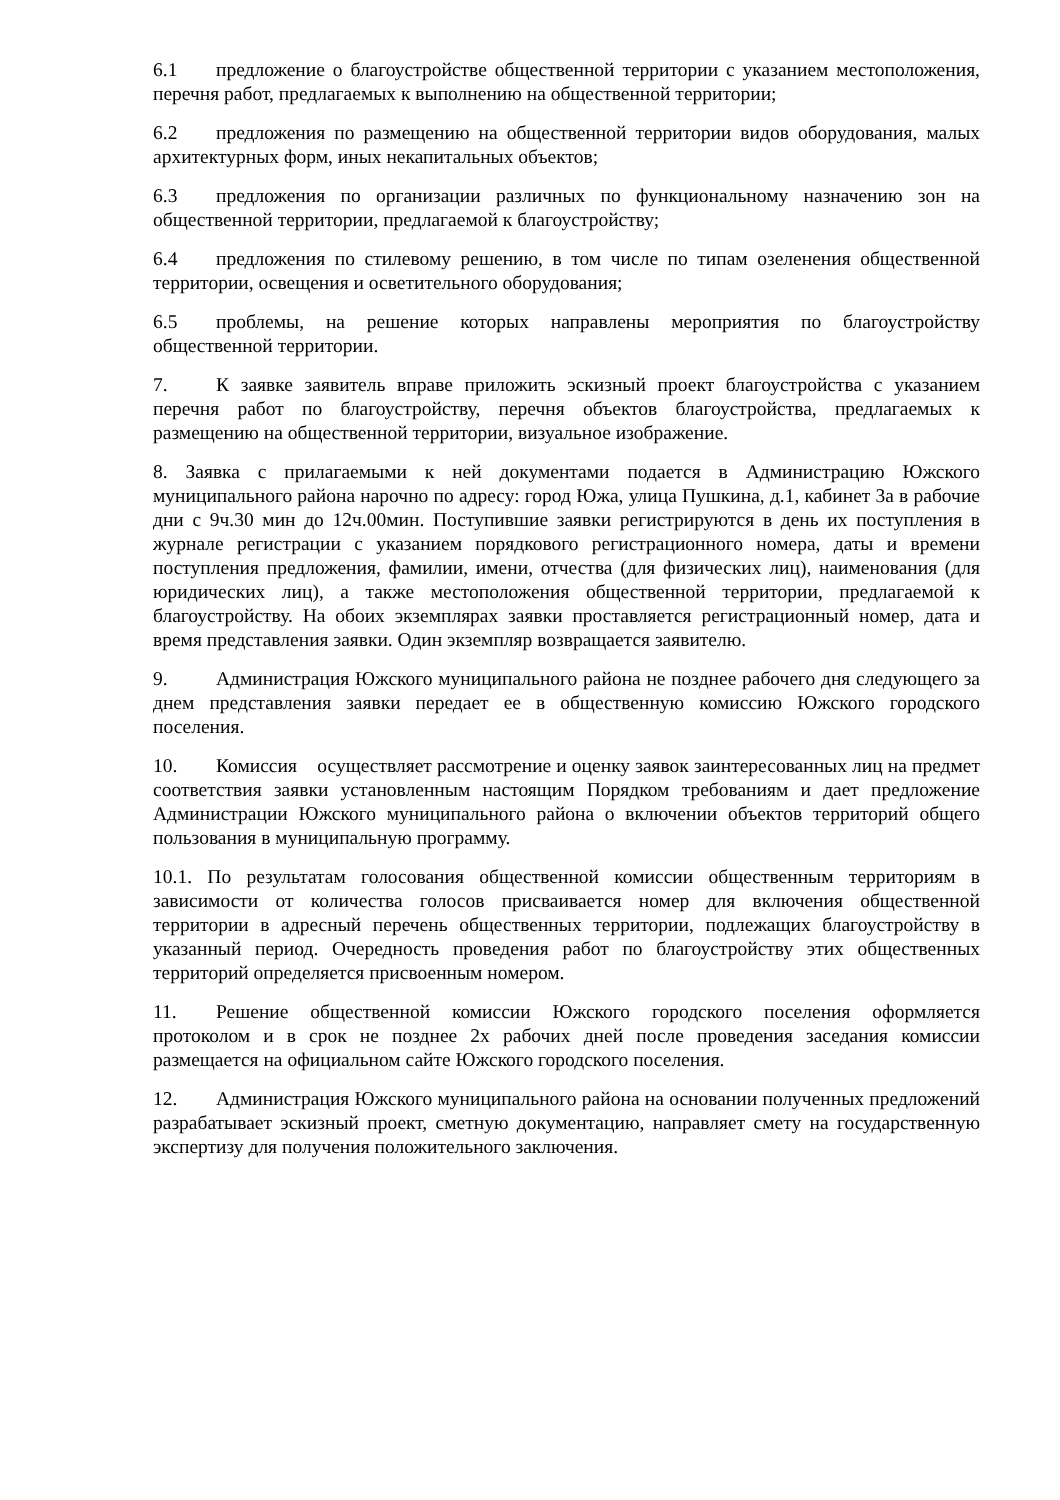6.1 предложение о благоустройстве общественной территории с указанием местоположения, перечня работ, предлагаемых к выполнению на общественной территории;
6.2 предложения по размещению на общественной территории видов оборудования, малых архитектурных форм, иных некапитальных объектов;
6.3 предложения по организации различных по функциональному назначению зон на общественной территории, предлагаемой к благоустройству;
6.4 предложения по стилевому решению, в том числе по типам озеленения общественной территории, освещения и осветительного оборудования;
6.5 проблемы, на решение которых направлены мероприятия по благоустройству общественной территории.
7. К заявке заявитель вправе приложить эскизный проект благоустройства с указанием перечня работ по благоустройству, перечня объектов благоустройства, предлагаемых к размещению на общественной территории, визуальное изображение.
8. Заявка с прилагаемыми к ней документами подается в Администрацию Южского муниципального района нарочно по адресу: город Южа, улица Пушкина, д.1, кабинет 3а в рабочие дни с 9ч.30 мин до 12ч.00мин. Поступившие заявки регистрируются в день их поступления в журнале регистрации с указанием порядкового регистрационного номера, даты и времени поступления предложения, фамилии, имени, отчества (для физических лиц), наименования (для юридических лиц), а также местоположения общественной территории, предлагаемой к благоустройству. На обоих экземплярах заявки проставляется регистрационный номер, дата и время представления заявки. Один экземпляр возвращается заявителю.
9. Администрация Южского муниципального района не позднее рабочего дня следующего за днем представления заявки передает ее в общественную комиссию Южского городского поселения.
10. Комиссия осуществляет рассмотрение и оценку заявок заинтересованных лиц на предмет соответствия заявки установленным настоящим Порядком требованиям и дает предложение Администрации Южского муниципального района о включении объектов территорий общего пользования в муниципальную программу.
10.1. По результатам голосования общественной комиссии общественным территориям в зависимости от количества голосов присваивается номер для включения общественной территории в адресный перечень общественных территории, подлежащих благоустройству в указанный период. Очередность проведения работ по благоустройству этих общественных территорий определяется присвоенным номером.
11. Решение общественной комиссии Южского городского поселения оформляется протоколом и в срок не позднее 2х рабочих дней после проведения заседания комиссии размещается на официальном сайте Южского городского поселения.
12. Администрация Южского муниципального района на основании полученных предложений разрабатывает эскизный проект, сметную документацию, направляет смету на государственную экспертизу для получения положительного заключения.